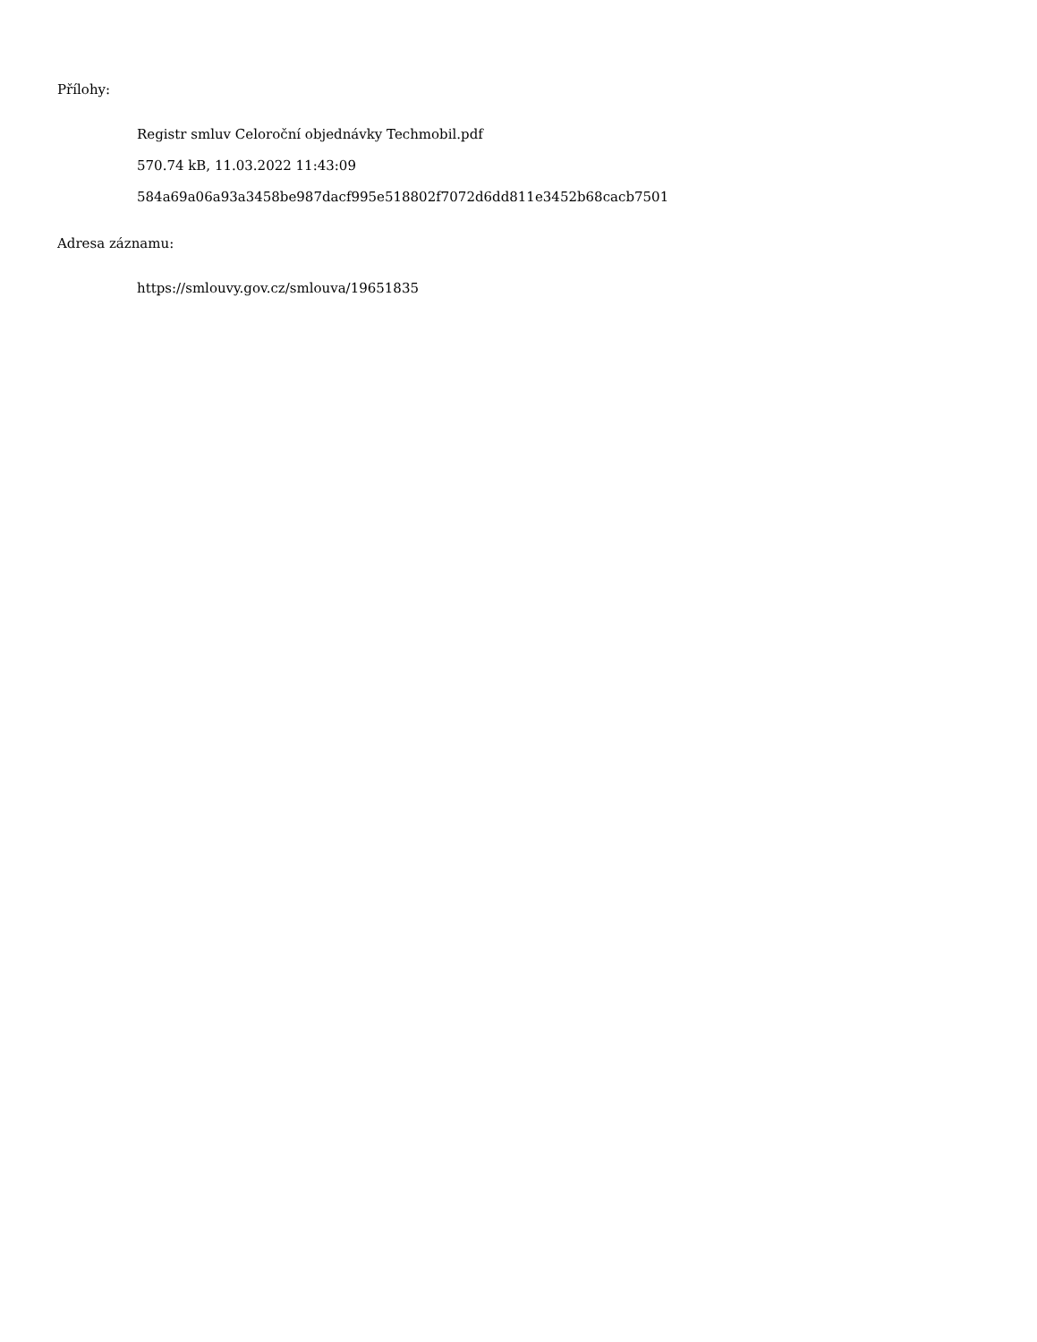Přílohy:
Registr smluv Celoroční objednávky Techmobil.pdf
570.74 kB, 11.03.2022 11:43:09
584a69a06a93a3458be987dacf995e518802f7072d6dd811e3452b68cacb7501
Adresa záznamu:
https://smlouvy.gov.cz/smlouva/19651835